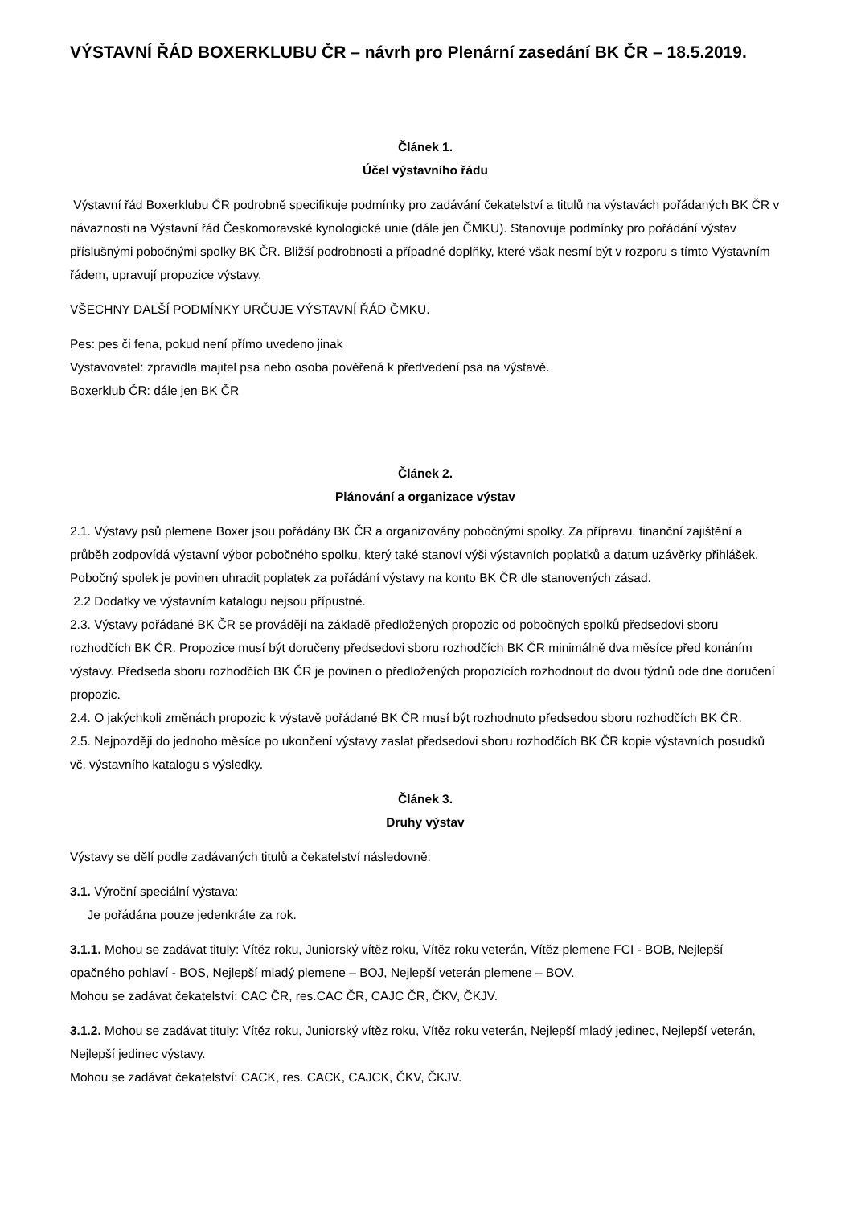VÝSTAVNÍ ŘÁD BOXERKLUBU ČR – návrh pro Plenární zasedání BK ČR – 18.5.2019.
Článek 1.
Účel výstavního řádu
Výstavní řád Boxerklubu ČR podrobně specifikuje podmínky pro zadávání čekatelství a titulů na výstavách pořádaných BK ČR v návaznosti na Výstavní řád Českomoravské kynologické unie (dále jen ČMKU). Stanovuje podmínky pro pořádání výstav příslušnými pobočnými spolky BK ČR. Bližší podrobnosti a případné doplňky, které však nesmí být v rozporu s tímto Výstavním řádem, upravují propozice výstavy.
VŠECHNY DALŠÍ PODMÍNKY URČUJE VÝSTAVNÍ ŘÁD ČMKU.
Pes: pes či fena, pokud není přímo uvedeno jinak
Vystavovatel: zpravidla majitel psa nebo osoba pověřená k předvedení psa na výstavě.
Boxerklub ČR: dále jen BK ČR
Článek 2.
Plánování a organizace výstav
2.1. Výstavy psů plemene Boxer jsou pořádány BK ČR a organizovány pobočnými spolky. Za přípravu, finanční zajištění a průběh zodpovídá výstavní výbor pobočného spolku, který také stanoví výši výstavních poplatků a datum uzávěrky přihlášek. Pobočný spolek je povinen uhradit poplatek za pořádání výstavy na konto BK ČR dle stanovených zásad.
2.2 Dodatky ve výstavním katalogu nejsou přípustné.
2.3. Výstavy pořádané BK ČR se provádějí na základě předložených propozic od pobočných spolků předsedovi sboru rozhodčích BK ČR. Propozice musí být doručeny předsedovi sboru rozhodčích BK ČR minimálně dva měsíce před konáním výstavy. Předseda sboru rozhodčích BK ČR je povinen o předložených propozicích rozhodnout do dvou týdnů ode dne doručení propozic.
2.4. O jakýchkoli změnách propozic k výstavě pořádané BK ČR musí být rozhodnuto předsedou sboru rozhodčích BK ČR.
2.5. Nejpozději do jednoho měsíce po ukončení výstavy zaslat předsedovi sboru rozhodčích BK ČR kopie výstavních posudků vč. výstavního katalogu s výsledky.
Článek 3.
Druhy výstav
Výstavy se dělí podle zadávaných titulů a čekatelství následovně:
3.1. Výroční speciální výstava:
Je pořádána pouze jedenkráte za rok.
3.1.1. Mohou se zadávat tituly: Vítěz roku, Juniorský vítěz roku, Vítěz roku veterán, Vítěz plemene FCI - BOB, Nejlepší opačného pohlaví - BOS, Nejlepší mladý plemene – BOJ, Nejlepší veterán plemene – BOV.
Mohou se zadávat čekatelství: CAC ČR, res.CAC ČR, CAJC ČR, ČKV, ČKJV.
3.1.2. Mohou se zadávat tituly: Vítěz roku, Juniorský vítěz roku, Vítěz roku veterán, Nejlepší mladý jedinec, Nejlepší veterán, Nejlepší jedinec výstavy.
Mohou se zadávat čekatelství: CACK, res. CACK, CAJCK, ČKV, ČKJV.